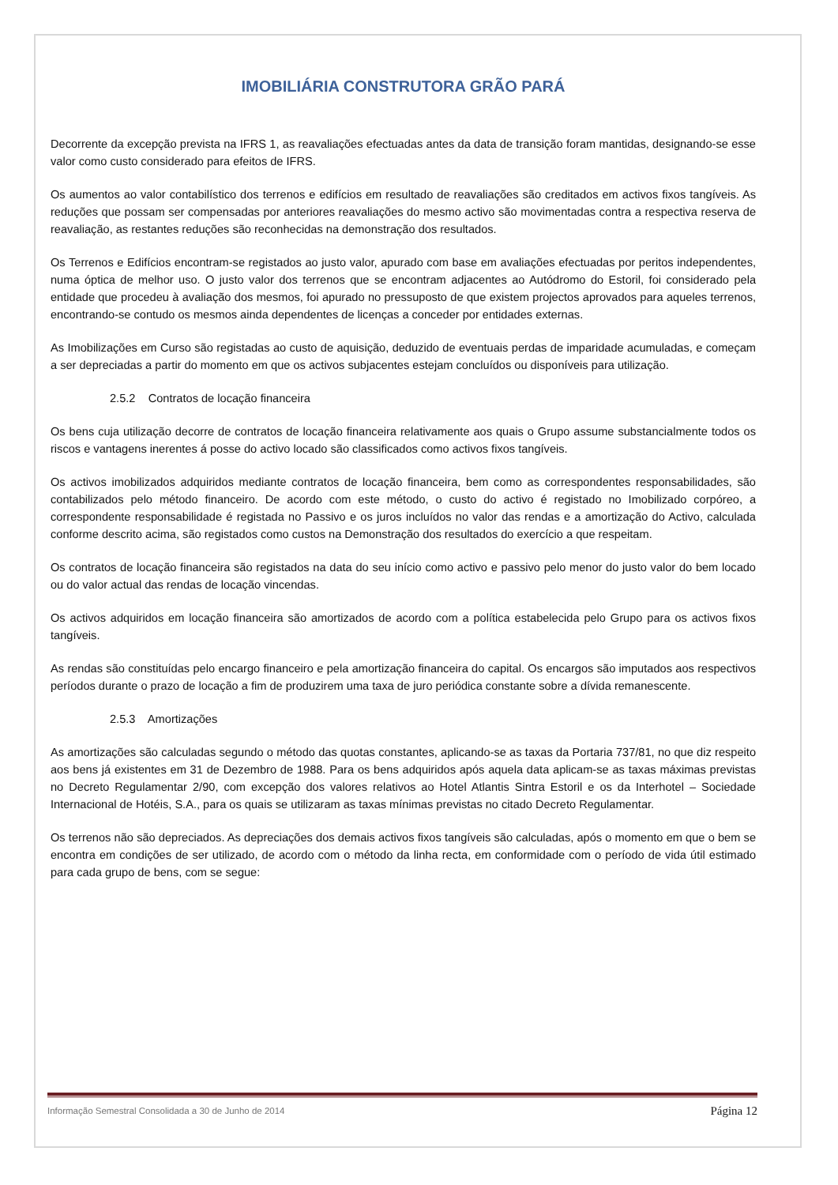IMOBILIÁRIA CONSTRUTORA GRÃO PARÁ
Decorrente da excepção prevista na IFRS 1, as reavaliações efectuadas antes da data de transição foram mantidas, designando-se esse valor como custo considerado para efeitos de IFRS.
Os aumentos ao valor contabilístico dos terrenos e edifícios em resultado de reavaliações são creditados em activos fixos tangíveis. As reduções que possam ser compensadas por anteriores reavaliações do mesmo activo são movimentadas contra a respectiva reserva de reavaliação, as restantes reduções são reconhecidas na demonstração dos resultados.
Os Terrenos e Edifícios encontram-se registados ao justo valor, apurado com base em avaliações efectuadas por peritos independentes, numa óptica de melhor uso. O justo valor dos terrenos que se encontram adjacentes ao Autódromo do Estoril, foi considerado pela entidade que procedeu à avaliação dos mesmos, foi apurado no pressuposto de que existem projectos aprovados para aqueles terrenos, encontrando-se contudo os mesmos ainda dependentes de licenças a conceder por entidades externas.
As Imobilizações em Curso são registadas ao custo de aquisição, deduzido de eventuais perdas de imparidade acumuladas, e começam a ser depreciadas a partir do momento em que os activos subjacentes estejam concluídos ou disponíveis para utilização.
2.5.2 Contratos de locação financeira
Os bens cuja utilização decorre de contratos de locação financeira relativamente aos quais o Grupo assume substancialmente todos os riscos e vantagens inerentes á posse do activo locado são classificados como activos fixos tangíveis.
Os activos imobilizados adquiridos mediante contratos de locação financeira, bem como as correspondentes responsabilidades, são contabilizados pelo método financeiro. De acordo com este método, o custo do activo é registado no Imobilizado corpóreo, a correspondente responsabilidade é registada no Passivo e os juros incluídos no valor das rendas e a amortização do Activo, calculada conforme descrito acima, são registados como custos na Demonstração dos resultados do exercício a que respeitam.
Os contratos de locação financeira são registados na data do seu início como activo e passivo pelo menor do justo valor do bem locado ou do valor actual das rendas de locação vincendas.
Os activos adquiridos em locação financeira são amortizados de acordo com a política estabelecida pelo Grupo para os activos fixos tangíveis.
As rendas são constituídas pelo encargo financeiro e pela amortização financeira do capital. Os encargos são imputados aos respectivos períodos durante o prazo de locação a fim de produzirem uma taxa de juro periódica constante sobre a dívida remanescente.
2.5.3 Amortizações
As amortizações são calculadas segundo o método das quotas constantes, aplicando-se as taxas da Portaria 737/81, no que diz respeito aos bens já existentes em 31 de Dezembro de 1988. Para os bens adquiridos após aquela data aplicam-se as taxas máximas previstas no Decreto Regulamentar 2/90, com excepção dos valores relativos ao Hotel Atlantis Sintra Estoril e os da Interhotel – Sociedade Internacional de Hotéis, S.A., para os quais se utilizaram as taxas mínimas previstas no citado Decreto Regulamentar.
Os terrenos não são depreciados. As depreciações dos demais activos fixos tangíveis são calculadas, após o momento em que o bem se encontra em condições de ser utilizado, de acordo com o método da linha recta, em conformidade com o período de vida útil estimado para cada grupo de bens, com se segue:
Informação Semestral Consolidada a 30 de Junho de 2014 Página 12